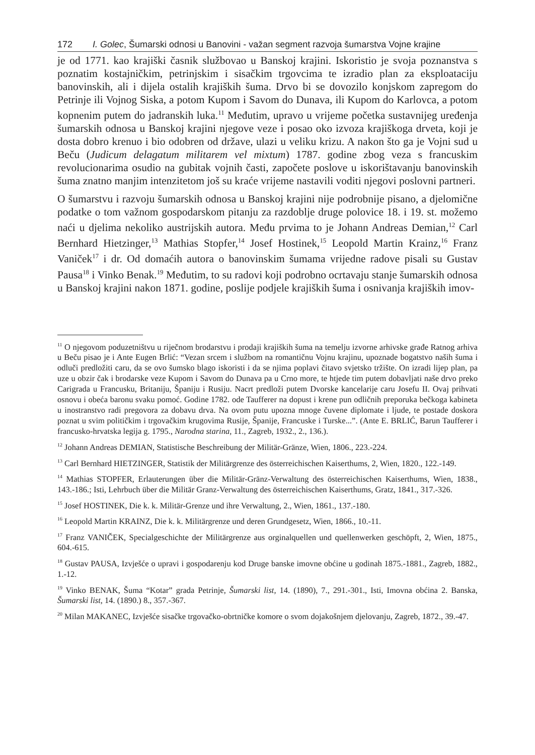172 I. Golec, Šumarski odnosi u Banovini - važan segment razvoja šumarstva Vojne krajine
je od 1771. kao krajiški časnik službovao u Banskoj krajini. Iskoristio je svoja poznanstva s poznatim kostajničkim, petrinjskim i sisačkim trgovcima te izradio plan za eksploataciju banovinskih, ali i dijela ostalih krajiških šuma. Drvo bi se dovozilo konjskom zapregom do Petrinje ili Vojnog Siska, a potom Kupom i Savom do Dunava, ili Kupom do Karlovca, a potom kopnenim putem do jadranskih luka.<sup>11</sup> Međutim, upravo u vrijeme početka sustavnijeg uređenja šumarskih odnosa u Banskoj krajini njegove veze i posao oko izvoza krajiškoga drveta, koji je dosta dobro krenuo i bio odobren od države, ulazi u veliku krizu. A nakon što ga je Vojni sud u Beču (Judicum delagatum militarem vel mixtum) 1787. godine zbog veza s francuskim revolucionarima osudio na gubitak vojnih časti, započete poslove u iskorištavanju banovinskih šuma znatno manjim intenzitetom još su kraće vrijeme nastavili voditi njegovi poslovni partneri.
O šumarstvu i razvoju šumarskih odnosa u Banskoj krajini nije podrobnije pisano, a djelomične podatke o tom važnom gospodarskom pitanju za razdoblje druge polovice 18. i 19. st. možemo naći u djelima nekoliko austrijskih autora. Među prvima to je Johann Andreas Demian,<sup>12</sup> Carl Bernhard Hietzinger,<sup>13</sup> Mathias Stopfer,<sup>14</sup> Josef Hostinek,<sup>15</sup> Leopold Martin Krainz,<sup>16</sup> Franz Vaniček<sup>17</sup> i dr. Od domaćih autora o banovinskim šumama vrijedne radove pisali su Gustav Pausa<sup>18</sup> i Vinko Benak.<sup>19</sup> Međutim, to su radovi koji podrobno ocrtavaju stanje šumarskih odnosa u Banskoj krajini nakon 1871. godine, poslije podjele krajiških šuma i osnivanja krajiških imov-
<sup>11</sup> O njegovom poduzetništvu u riječnom brodarstvu i prodaji krajiških šuma na temelju izvorne arhivske građe Ratnog arhiva u Beču pisao je i Ante Eugen Brlić: “Vezan srcem i službom na romantičnu Vojnu krajinu, upoznade bogatstvo naših šuma i odluči predložiti caru, da se ovo šumsko blago iskoristi i da se njima poplavi čitavo svjetsko tržište. On izradi lijep plan, pa uze u obzir čak i brodarske veze Kupom i Savom do Dunava pa u Crno more, te htjede tim putem dobavljati naše drvo preko Carigrada u Francusku, Britaniju, Španiju i Rusiju. Nacrt predloži putem Dvorske kancelarije caru Josefu II. Ovaj prihvati osnovu i obeća baronu svaku pomoć. Godine 1782. ode Taufferer na dopust i krene pun odličnih preporuka bečkoga kabineta u inostranstvo radi pregovora za dobavu drva. Na ovom putu upozna mnoge čuvene diplomate i ljude, te postade doskora poznat u svim političkim i trgovačkim krugovima Rusije, Španije, Francuske i Turske...”. (Ante E. BRLIĆ, Barun Taufferer i francusko-hrvatska legija g. 1795., Narodna starina, 11., Zagreb, 1932., 2., 136.).
<sup>12</sup> Johann Andreas DEMIAN, Statistische Beschreibung der Militär-Gränze, Wien, 1806., 223.-224.
<sup>13</sup> Carl Bernhard HIETZINGER, Statistik der Militärgrenze des österreichischen Kaiserthums, 2, Wien, 1820., 122.-149.
<sup>14</sup> Mathias STOPFER, Erlauterungen über die Militär-Gränz-Verwaltung des österreichischen Kaiserthums, Wien, 1838., 143.-186.; Isti, Lehrbuch über die Militär Granz-Verwaltung des österreichischen Kaiserthums, Gratz, 1841., 317.-326.
<sup>15</sup> Josef HOSTINEK, Die k. k. Militär-Grenze und ihre Verwaltung, 2., Wien, 1861., 137.-180.
<sup>16</sup> Leopold Martin KRAINZ, Die k. k. Militärgrenze und deren Grundgesetz, Wien, 1866., 10.-11.
<sup>17</sup> Franz VANIČEK, Specialgeschichte der Militärgrenze aus orginalquellen und quellenwerken geschöpft, 2, Wien, 1875., 604.-615.
<sup>18</sup> Gustav PAUSA, Izvješće o upravi i gospodarenju kod Druge banske imovne obćine u godinah 1875.-1881., Zagreb, 1882., 1.-12.
<sup>19</sup> Vinko BENAK, Šuma “Kotar” grada Petrinje, Šumarski list, 14. (1890), 7., 291.-301., Isti, Imovna obćina 2. Banska, Šumarski list, 14. (1890.) 8., 357.-367.
<sup>20</sup> Milan MAKANEC, Izvješće sisačke trgovačko-obrtničke komore o svom dojakošnjem djelovanju, Zagreb, 1872., 39.-47.